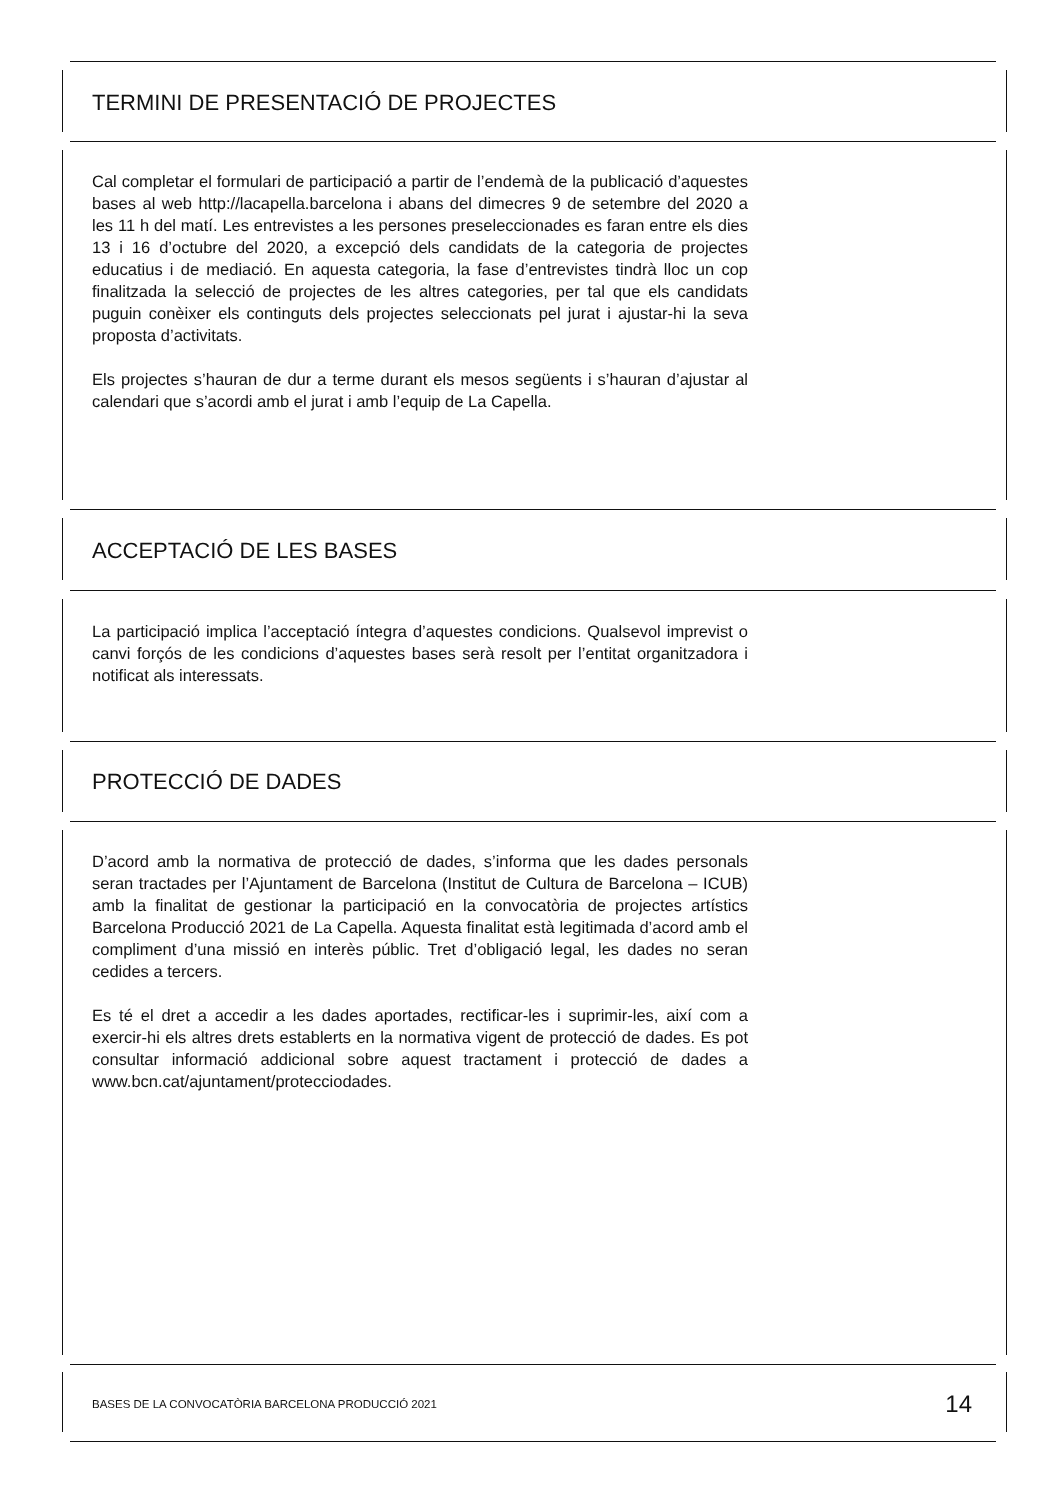TERMINI DE PRESENTACIÓ DE PROJECTES
Cal completar el formulari de participació a partir de l’endemà de la publicació d’aquestes bases al web http://lacapella.barcelona i abans del dimecres 9 de setembre del 2020 a les 11 h del matí. Les entrevistes a les persones preseleccionades es faran entre els dies 13 i 16 d’octubre del 2020, a excepció dels candidats de la categoria de projectes educatius i de mediació. En aquesta categoria, la fase d’entrevistes tindrà lloc un cop finalitzada la selecció de projectes de les altres categories, per tal que els candidats puguin conèixer els continguts dels projectes seleccionats pel jurat i ajustar-hi la seva proposta d’activitats.
Els projectes s’hauran de dur a terme durant els mesos següents i s’hauran d’ajustar al calendari que s’acordi amb el jurat i amb l’equip de La Capella.
ACCEPTACIÓ DE LES BASES
La participació implica l’acceptació íntegra d’aquestes condicions. Qualsevol imprevist o canvi forçós de les condicions d’aquestes bases serà resolt per l’entitat organitzadora i notificat als interessats.
PROTECCIÓ DE DADES
D’acord amb la normativa de protecció de dades, s’informa que les dades personals seran tractades per l’Ajuntament de Barcelona (Institut de Cultura de Barcelona – ICUB) amb la finalitat de gestionar la participació en la convocatòria de projectes artístics Barcelona Producció 2021 de La Capella. Aquesta finalitat està legitimada d’acord amb el compliment d’una missió en interès públic. Tret d’obligació legal, les dades no seran cedides a tercers.
Es té el dret a accedir a les dades aportades, rectificar-les i suprimir-les, així com a exercir-hi els altres drets establerts en la normativa vigent de protecció de dades. Es pot consultar informació addicional sobre aquest tractament i protecció de dades a www.bcn.cat/ajuntament/protecciodades.
BASES DE LA CONVOCATÒRIA BARCELONA PRODUCCIÓ 2021 14